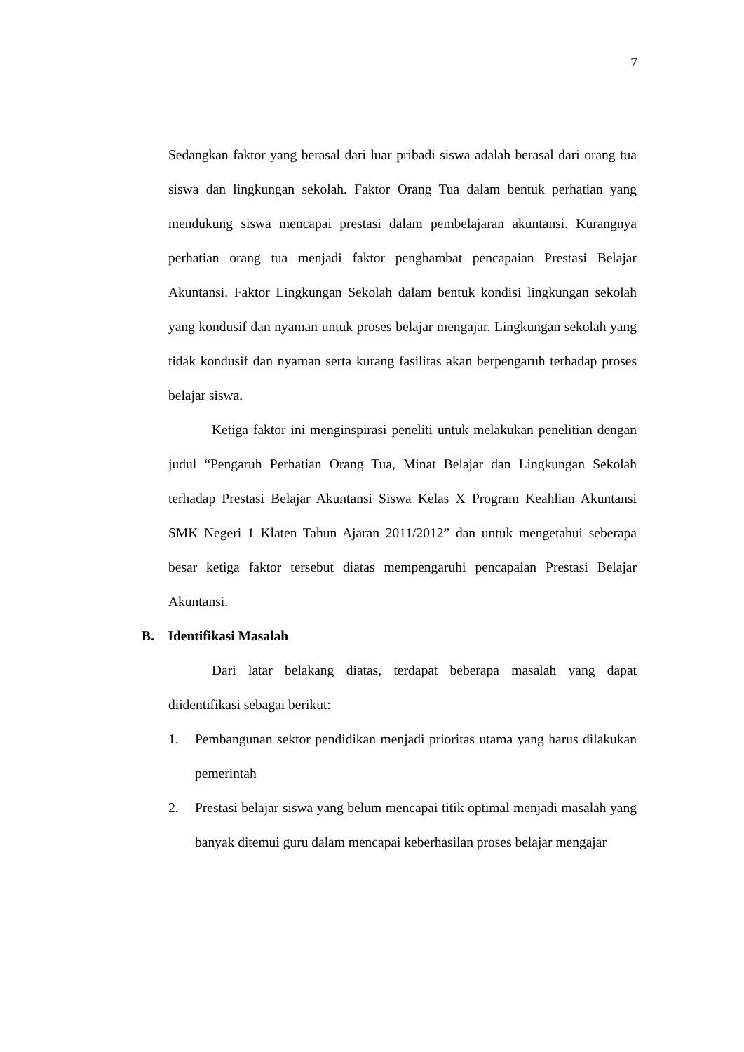7
Sedangkan faktor yang berasal dari luar pribadi siswa adalah berasal dari orang tua siswa dan lingkungan sekolah. Faktor Orang Tua dalam bentuk perhatian yang mendukung siswa mencapai prestasi dalam pembelajaran akuntansi. Kurangnya perhatian orang tua menjadi faktor penghambat pencapaian Prestasi Belajar Akuntansi. Faktor Lingkungan Sekolah dalam bentuk kondisi lingkungan sekolah yang kondusif dan nyaman untuk proses belajar mengajar. Lingkungan sekolah yang tidak kondusif dan nyaman serta kurang fasilitas akan berpengaruh terhadap proses belajar siswa.
Ketiga faktor ini menginspirasi peneliti untuk melakukan penelitian dengan judul “Pengaruh Perhatian Orang Tua, Minat Belajar dan Lingkungan Sekolah terhadap Prestasi Belajar Akuntansi Siswa Kelas X Program Keahlian Akuntansi SMK Negeri 1 Klaten Tahun Ajaran 2011/2012” dan untuk mengetahui seberapa besar ketiga faktor tersebut diatas mempengaruhi pencapaian Prestasi Belajar Akuntansi.
B. Identifikasi Masalah
Dari latar belakang diatas, terdapat beberapa masalah yang dapat diidentifikasi sebagai berikut:
1. Pembangunan sektor pendidikan menjadi prioritas utama yang harus dilakukan pemerintah
2. Prestasi belajar siswa yang belum mencapai titik optimal menjadi masalah yang banyak ditemui guru dalam mencapai keberhasilan proses belajar mengajar